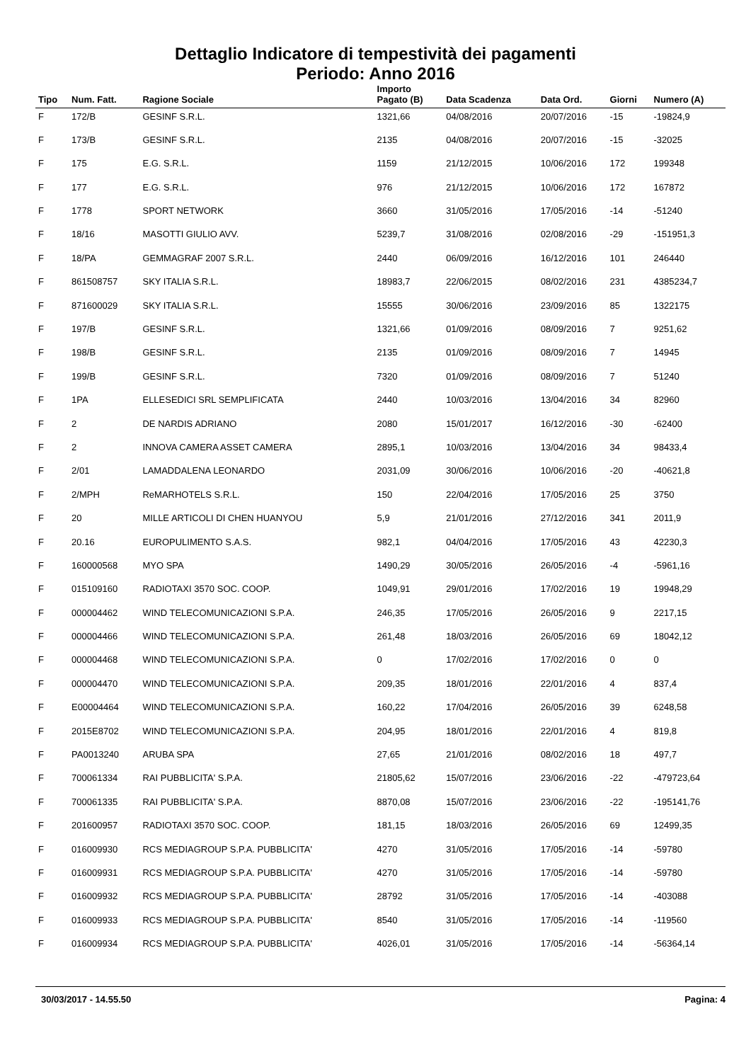Dettaglio Indicatore di tempestività dei pagamenti
Periodo: Anno 2016
| Tipo | Num. Fatt. | Ragione Sociale | Importo Pagato (B) | Data Scadenza | Data Ord. | Giorni | Numero (A) |
| --- | --- | --- | --- | --- | --- | --- | --- |
| F | 172/B | GESINF S.R.L. | 1321,66 | 04/08/2016 | 20/07/2016 | -15 | -19824,9 |
| F | 173/B | GESINF S.R.L. | 2135 | 04/08/2016 | 20/07/2016 | -15 | -32025 |
| F | 175 | E.G. S.R.L. | 1159 | 21/12/2015 | 10/06/2016 | 172 | 199348 |
| F | 177 | E.G. S.R.L. | 976 | 21/12/2015 | 10/06/2016 | 172 | 167872 |
| F | 1778 | SPORT NETWORK | 3660 | 31/05/2016 | 17/05/2016 | -14 | -51240 |
| F | 18/16 | MASOTTI GIULIO AVV. | 5239,7 | 31/08/2016 | 02/08/2016 | -29 | -151951,3 |
| F | 18/PA | GEMMAGRAF 2007 S.R.L. | 2440 | 06/09/2016 | 16/12/2016 | 101 | 246440 |
| F | 861508757 | SKY ITALIA S.R.L. | 18983,7 | 22/06/2015 | 08/02/2016 | 231 | 4385234,7 |
| F | 871600029 | SKY ITALIA S.R.L. | 15555 | 30/06/2016 | 23/09/2016 | 85 | 1322175 |
| F | 197/B | GESINF S.R.L. | 1321,66 | 01/09/2016 | 08/09/2016 | 7 | 9251,62 |
| F | 198/B | GESINF S.R.L. | 2135 | 01/09/2016 | 08/09/2016 | 7 | 14945 |
| F | 199/B | GESINF S.R.L. | 7320 | 01/09/2016 | 08/09/2016 | 7 | 51240 |
| F | 1PA | ELLESEDICI SRL SEMPLIFICATA | 2440 | 10/03/2016 | 13/04/2016 | 34 | 82960 |
| F | 2 | DE NARDIS ADRIANO | 2080 | 15/01/2017 | 16/12/2016 | -30 | -62400 |
| F | 2 | INNOVA CAMERA ASSET CAMERA | 2895,1 | 10/03/2016 | 13/04/2016 | 34 | 98433,4 |
| F | 2/01 | LAMADDALENA LEONARDO | 2031,09 | 30/06/2016 | 10/06/2016 | -20 | -40621,8 |
| F | 2/MPH | ReMARHOTELS S.R.L. | 150 | 22/04/2016 | 17/05/2016 | 25 | 3750 |
| F | 20 | MILLE ARTICOLI DI CHEN HUANYOU | 5,9 | 21/01/2016 | 27/12/2016 | 341 | 2011,9 |
| F | 20.16 | EUROPULIMENTO S.A.S. | 982,1 | 04/04/2016 | 17/05/2016 | 43 | 42230,3 |
| F | 160000568 | MYO SPA | 1490,29 | 30/05/2016 | 26/05/2016 | -4 | -5961,16 |
| F | 015109160 | RADIOTAXI 3570 SOC. COOP. | 1049,91 | 29/01/2016 | 17/02/2016 | 19 | 19948,29 |
| F | 000004462 | WIND TELECOMUNICAZIONI S.P.A. | 246,35 | 17/05/2016 | 26/05/2016 | 9 | 2217,15 |
| F | 000004466 | WIND TELECOMUNICAZIONI S.P.A. | 261,48 | 18/03/2016 | 26/05/2016 | 69 | 18042,12 |
| F | 000004468 | WIND TELECOMUNICAZIONI S.P.A. | 0 | 17/02/2016 | 17/02/2016 | 0 | 0 |
| F | 000004470 | WIND TELECOMUNICAZIONI S.P.A. | 209,35 | 18/01/2016 | 22/01/2016 | 4 | 837,4 |
| F | E00004464 | WIND TELECOMUNICAZIONI S.P.A. | 160,22 | 17/04/2016 | 26/05/2016 | 39 | 6248,58 |
| F | 2015E8702 | WIND TELECOMUNICAZIONI S.P.A. | 204,95 | 18/01/2016 | 22/01/2016 | 4 | 819,8 |
| F | PA0013240 | ARUBA SPA | 27,65 | 21/01/2016 | 08/02/2016 | 18 | 497,7 |
| F | 700061334 | RAI PUBBLICITA' S.P.A. | 21805,62 | 15/07/2016 | 23/06/2016 | -22 | -479723,64 |
| F | 700061335 | RAI PUBBLICITA' S.P.A. | 8870,08 | 15/07/2016 | 23/06/2016 | -22 | -195141,76 |
| F | 201600957 | RADIOTAXI 3570 SOC. COOP. | 181,15 | 18/03/2016 | 26/05/2016 | 69 | 12499,35 |
| F | 016009930 | RCS MEDIAGROUP S.P.A. PUBBLICITA' | 4270 | 31/05/2016 | 17/05/2016 | -14 | -59780 |
| F | 016009931 | RCS MEDIAGROUP S.P.A. PUBBLICITA' | 4270 | 31/05/2016 | 17/05/2016 | -14 | -59780 |
| F | 016009932 | RCS MEDIAGROUP S.P.A. PUBBLICITA' | 28792 | 31/05/2016 | 17/05/2016 | -14 | -403088 |
| F | 016009933 | RCS MEDIAGROUP S.P.A. PUBBLICITA' | 8540 | 31/05/2016 | 17/05/2016 | -14 | -119560 |
| F | 016009934 | RCS MEDIAGROUP S.P.A. PUBBLICITA' | 4026,01 | 31/05/2016 | 17/05/2016 | -14 | -56364,14 |
30/03/2017 - 14.55.50 Pagina: 4